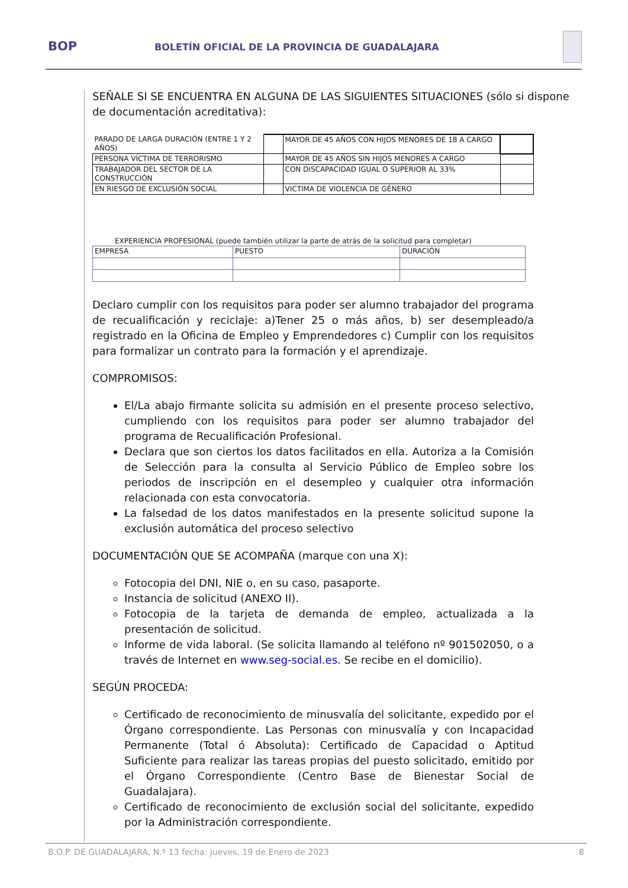BOP
BOLETÍN OFICIAL DE LA PROVINCIA DE GUADALAJARA
SEÑALE SI SE ENCUENTRA EN ALGUNA DE LAS SIGUIENTES SITUACIONES (sólo si dispone de documentación acreditativa):
| PARADO DE LARGA DURACIÓN (ENTRE 1 Y 2 AÑOS) | | MAYOR DE 45 AÑOS CON HIJOS MENORES DE 18 A CARGO | |
| PERSONA VÍCTIMA DE TERRORISMO | | MAYOR DE 45 AÑOS SIN HIJOS MENORES A CARGO | |
| TRABAJADOR DEL SECTOR DE LA CONSTRUCCIÓN | | CON DISCAPACIDAD IGUAL O SUPERIOR AL 33% | |
| EN RIESGO DE EXCLUSIÓN SOCIAL | | VICTIMA DE VIOLENCIA DE GÉNERO | |
EXPERIENCIA PROFESIONAL (puede también utilizar la parte de atrás de la solicitud para completar)
| EMPRESA | PUESTO | DURACIÓN |
Declaro cumplir con los requisitos para poder ser alumno trabajador del programa de recualificación y reciclaje: a)Tener 25 o más años, b) ser desempleado/a registrado en la Oficina de Empleo y Emprendedores c) Cumplir con los requisitos para formalizar un contrato para la formación y el aprendizaje.
COMPROMISOS:
El/La abajo firmante solicita su admisión en el presente proceso selectivo, cumpliendo con los requisitos para poder ser alumno trabajador del programa de Recualificación Profesional.
Declara que son ciertos los datos facilitados en ella. Autoriza a la Comisión de Selección para la consulta al Servicio Público de Empleo sobre los periodos de inscripción en el desempleo y cualquier otra información relacionada con esta convocatoria.
La falsedad de los datos manifestados en la presente solicitud supone la exclusión automática del proceso selectivo
DOCUMENTACIÓN QUE SE ACOMPAÑA (marque con una X):
Fotocopia del DNI, NIE o, en su caso, pasaporte.
Instancia de solicitud (ANEXO II).
Fotocopia de la tarjeta de demanda de empleo, actualizada a la presentación de solicitud.
Informe de vida laboral. (Se solicita llamando al teléfono nº 901502050, o a través de Internet en www.seg-social.es. Se recibe en el domicilio).
SEGÚN PROCEDA:
Certificado de reconocimiento de minusvalía del solicitante, expedido por el Órgano correspondiente. Las Personas con minusvalía y con Incapacidad Permanente (Total ó Absoluta): Certificado de Capacidad o Aptitud Suficiente para realizar las tareas propias del puesto solicitado, emitido por el Órgano Correspondiente (Centro Base de Bienestar Social de Guadalajara).
Certificado de reconocimiento de exclusión social del solicitante, expedido por la Administración correspondiente.
B.O.P. DE GUADALAJARA, N.º 13 fecha: jueves, 19 de Enero de 2023 8